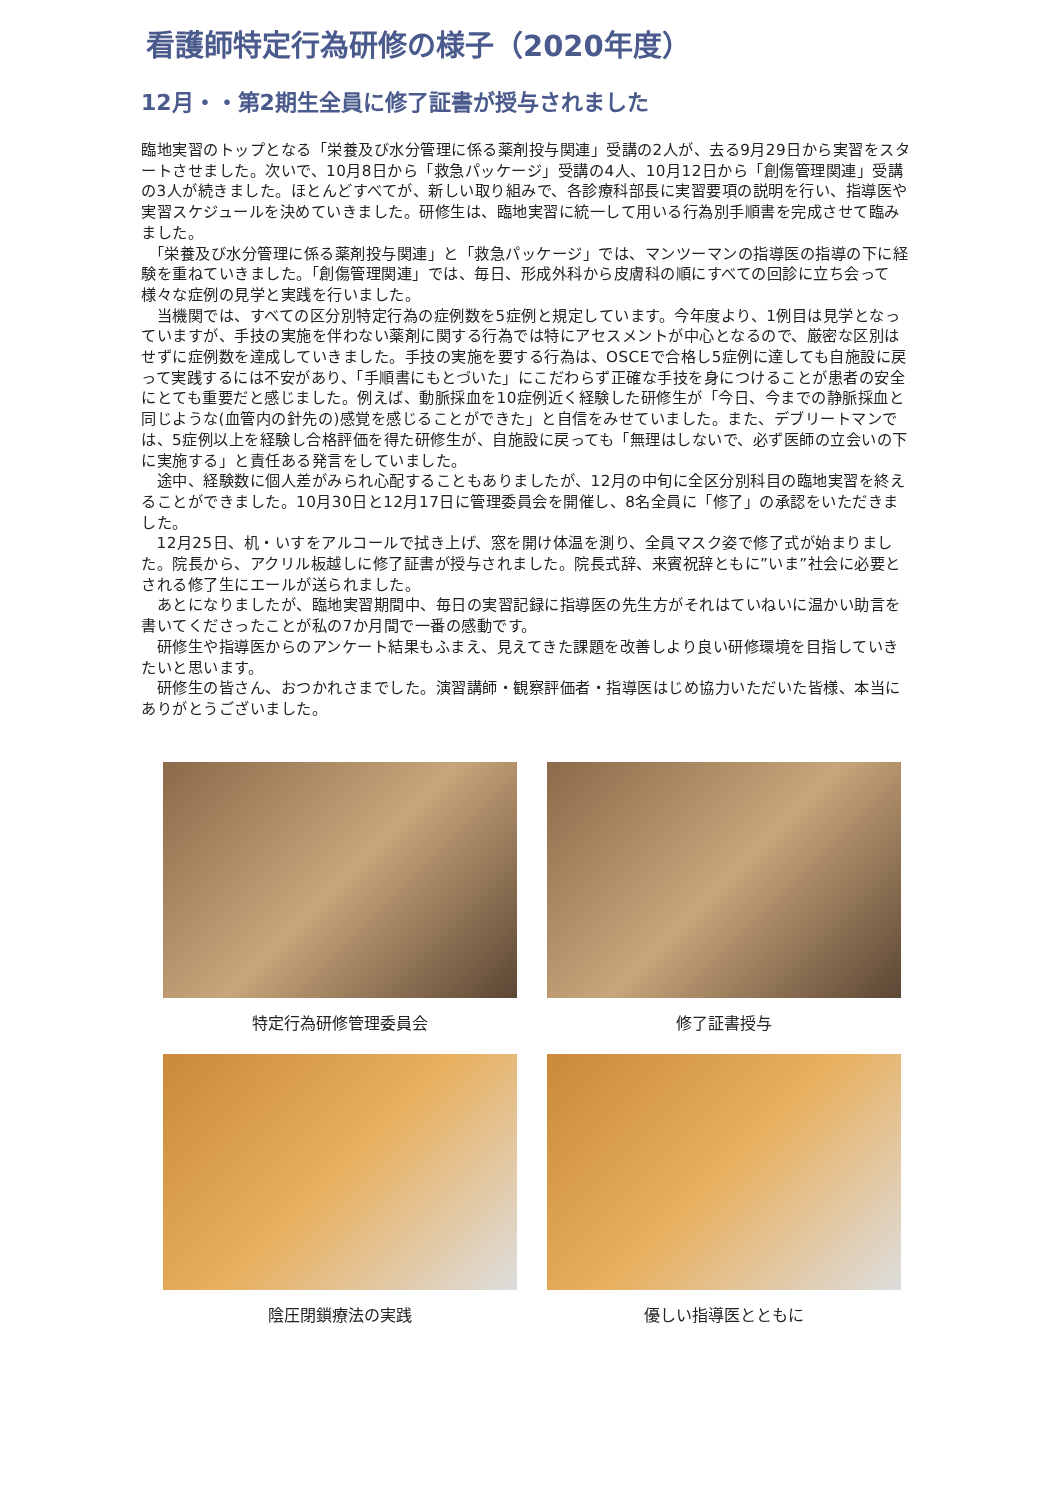看護師特定行為研修の様子（2020年度）
12月・・第2期生全員に修了証書が授与されました
臨地実習のトップとなる「栄養及び水分管理に係る薬剤投与関連」受講の2人が、去る9月29日から実習をスタートさせました。次いで、10月8日から「救急パッケージ」受講の4人、10月12日から「創傷管理関連」受講の3人が続きました。ほとんどすべてが、新しい取り組みで、各診療科部長に実習要項の説明を行い、指導医や実習スケジュールを決めていきました。研修生は、臨地実習に統一して用いる行為別手順書を完成させて臨みました。
　「栄養及び水分管理に係る薬剤投与関連」と「救急パッケージ」では、マンツーマンの指導医の指導の下に経験を重ねていきました。「創傷管理関連」では、毎日、形成外科から皮膚科の順にすべての回診に立ち会って様々な症例の見学と実践を行いました。
　当機関では、すべての区分別特定行為の症例数を5症例と規定しています。今年度より、1例目は見学となっていますが、手技の実施を伴わない薬剤に関する行為では特にアセスメントが中心となるので、厳密な区別はせずに症例数を達成していきました。手技の実施を要する行為は、OSCEで合格し5症例に達しても自施設に戻って実践するには不安があり、「手順書にもとづいた」にこだわらず正確な手技を身につけることが患者の安全にとても重要だと感じました。例えば、動脈採血を10症例近く経験した研修生が「今日、今までの静脈採血と同じような(血管内の針先の)感覚を感じることができた」と自信をみせていました。また、デブリートマンでは、5症例以上を経験し合格評価を得た研修生が、自施設に戻っても「無理はしないで、必ず医師の立会いの下に実施する」と責任ある発言をしていました。
　途中、経験数に個人差がみられ心配することもありましたが、12月の中旬に全区分別科目の臨地実習を終えることができました。10月30日と12月17日に管理委員会を開催し、8名全員に「修了」の承認をいただきました。
　12月25日、机・いすをアルコールで拭き上げ、窓を開け体温を測り、全員マスク姿で修了式が始まりました。院長から、アクリル板越しに修了証書が授与されました。院長式辞、来賓祝辞ともに”いま”社会に必要とされる修了生にエールが送られました。
　あとになりましたが、臨地実習期間中、毎日の実習記録に指導医の先生方がそれはていねいに温かい助言を書いてくださったことが私の7か月間で一番の感動です。
　研修生や指導医からのアンケート結果もふまえ、見えてきた課題を改善しより良い研修環境を目指していきたいと思います。
　研修生の皆さん、おつかれさまでした。演習講師・観察評価者・指導医はじめ協力いただいた皆様、本当にありがとうございました。
特定行為研修管理委員会
修了証書授与
陰圧閉鎖療法の実践
優しい指導医とともに